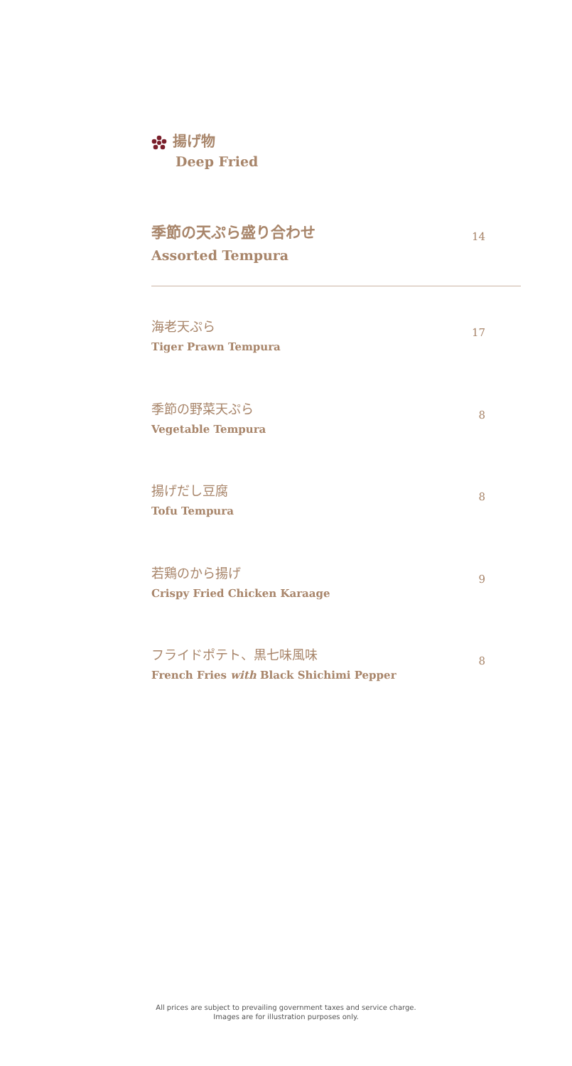揚げ物
Deep Fried
季節の天ぷら盛り合わせ
Assorted Tempura
14
海老天ぷら
Tiger Prawn Tempura
17
季節の野菜天ぷら
Vegetable Tempura
8
揚げだし豆腐
Tofu Tempura
8
若鶏のから揚げ
Crispy Fried Chicken Karaage
9
フライドポテト、黒七味風味
French Fries with Black Shichimi Pepper
8
All prices are subject to prevailing government taxes and service charge.
Images are for illustration purposes only.